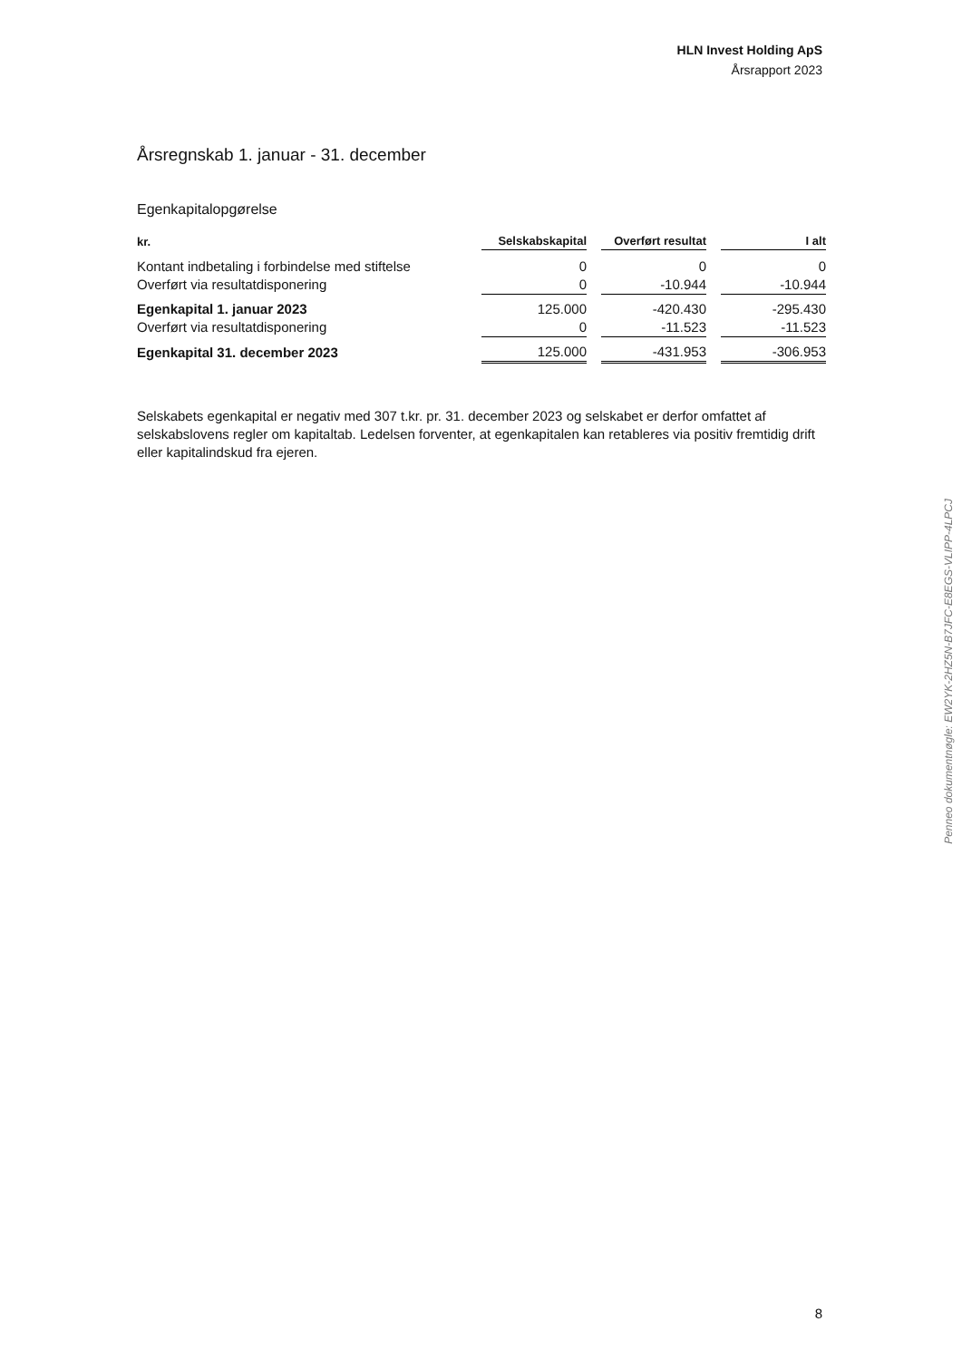HLN Invest Holding ApS
Årsrapport 2023
Årsregnskab 1. januar - 31. december
Egenkapitalopgørelse
| kr. | Selskabskapital | | Overført resultat | | I alt |
| Kontant indbetaling i forbindelse med stiftelse | 0 | | 0 | | 0 |
| Overført via resultatdisponering | 0 | | -10.944 | | -10.944 |
| Egenkapital 1. januar 2023 | 125.000 | | -420.430 | | -295.430 |
| Overført via resultatdisponering | 0 | | -11.523 | | -11.523 |
| Egenkapital 31. december 2023 | 125.000 | | -431.953 | | -306.953 |
Selskabets egenkapital er negativ med 307 t.kr. pr. 31. december 2023 og selskabet er derfor omfattet af selskabslovens regler om kapitaltab. Ledelsen forventer, at egenkapitalen kan retableres via positiv fremtidig drift eller kapitalindskud fra ejeren.
Penneo dokumentnøgle: EW2YK-2HZ5N-B7JFC-E8EGS-VLIPP-4LPCJ
8